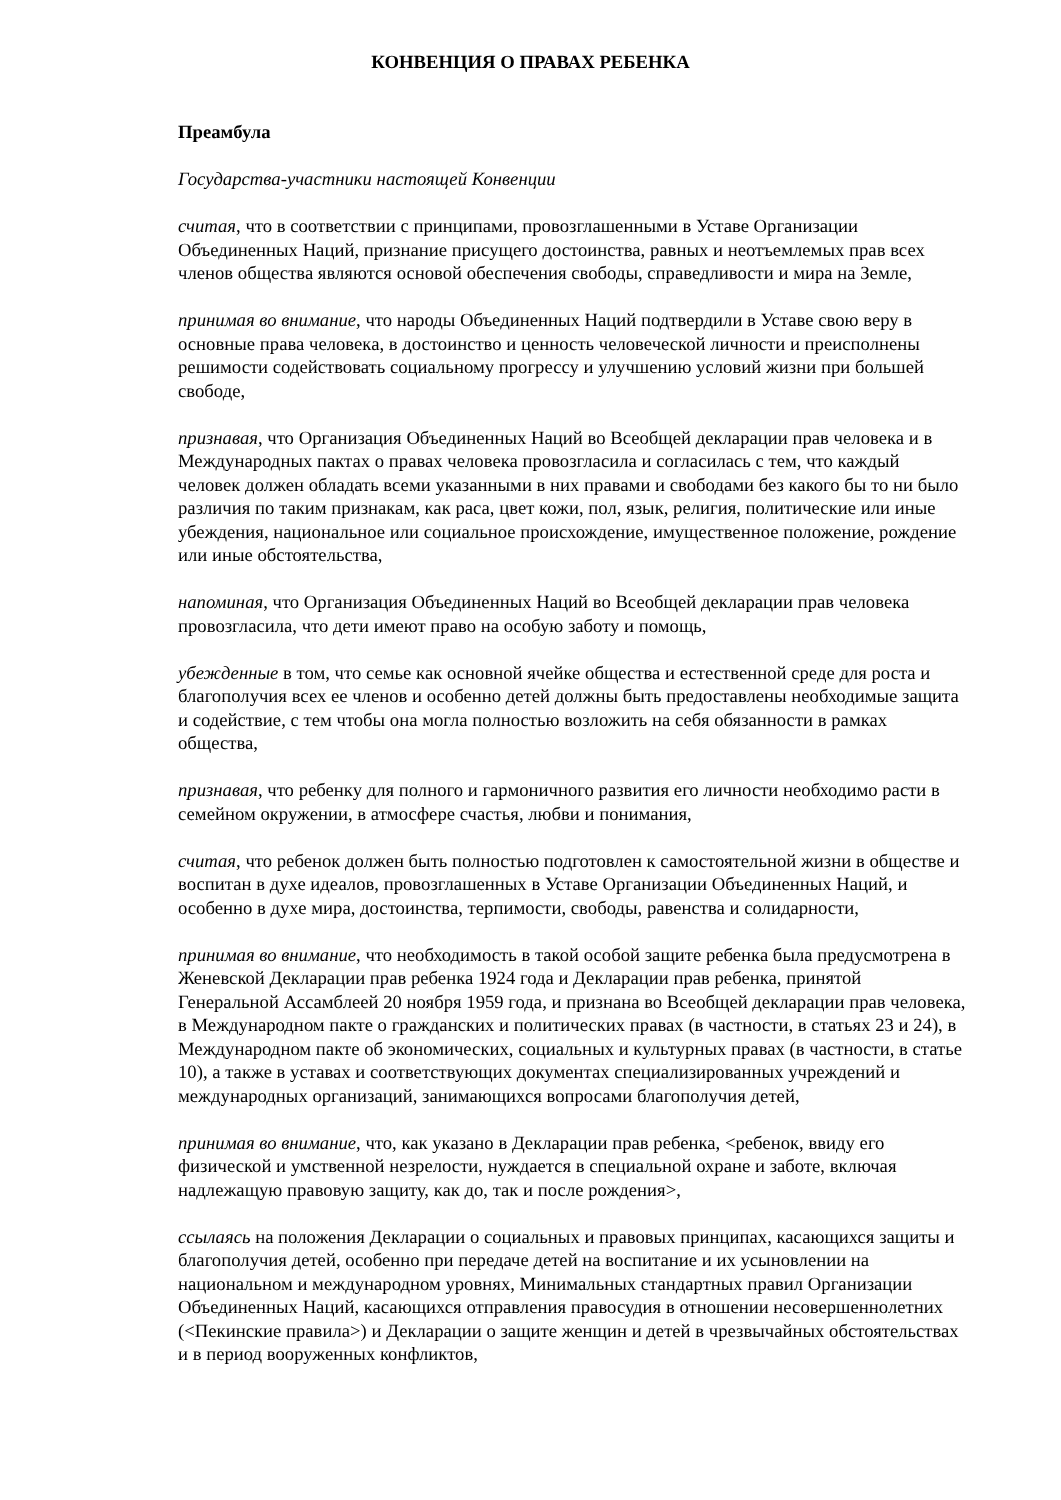КОНВЕНЦИЯ О ПРАВАХ РЕБЕНКА
Преамбула
Государства-участники настоящей Конвенции
считая, что в соответствии с принципами, провозглашенными в Уставе Организации Объединенных Наций, признание присущего достоинства, равных и неотъемлемых прав всех членов общества являются основой обеспечения свободы, справедливости и мира на Земле,
принимая во внимание, что народы Объединенных Наций подтвердили в Уставе свою веру в основные права человека, в достоинство и ценность человеческой личности и преисполнены решимости содействовать социальному прогрессу и улучшению условий жизни при большей свободе,
признавая, что Организация Объединенных Наций во Всеобщей декларации прав человека и в Международных пактах о правах человека провозгласила и согласилась с тем, что каждый человек должен обладать всеми указанными в них правами и свободами без какого бы то ни было различия по таким признакам, как раса, цвет кожи, пол, язык, религия, политические или иные убеждения, национальное или социальное происхождение, имущественное положение, рождение или иные обстоятельства,
напоминая, что Организация Объединенных Наций во Всеобщей декларации прав человека провозгласила, что дети имеют право на особую заботу и помощь,
убежденные в том, что семье как основной ячейке общества и естественной среде для роста и благополучия всех ее членов и особенно детей должны быть предоставлены необходимые защита и содействие, с тем чтобы она могла полностью возложить на себя обязанности в рамках общества,
признавая, что ребенку для полного и гармоничного развития его личности необходимо расти в семейном окружении, в атмосфере счастья, любви и понимания,
считая, что ребенок должен быть полностью подготовлен к самостоятельной жизни в обществе и воспитан в духе идеалов, провозглашенных в Уставе Организации Объединенных Наций, и особенно в духе мира, достоинства, терпимости, свободы, равенства и солидарности,
принимая во внимание, что необходимость в такой особой защите ребенка была предусмотрена в Женевской Декларации прав ребенка 1924 года и Декларации прав ребенка, принятой Генеральной Ассамблеей 20 ноября 1959 года, и признана во Всеобщей декларации прав человека, в Международном пакте о гражданских и политических правах (в частности, в статьях 23 и 24), в Международном пакте об экономических, социальных и культурных правах (в частности, в статье 10), а также в уставах и соответствующих документах специализированных учреждений и международных организаций, занимающихся вопросами благополучия детей,
принимая во внимание, что, как указано в Декларации прав ребенка, <ребенок, ввиду его физической и умственной незрелости, нуждается в специальной охране и заботе, включая надлежащую правовую защиту, как до, так и после рождения>,
ссылаясь на положения Декларации о социальных и правовых принципах, касающихся защиты и благополучия детей, особенно при передаче детей на воспитание и их усыновлении на национальном и международном уровнях, Минимальных стандартных правил Организации Объединенных Наций, касающихся отправления правосудия в отношении несовершеннолетних (<Пекинские правила>) и Декларации о защите женщин и детей в чрезвычайных обстоятельствах и в период вооруженных конфликтов,